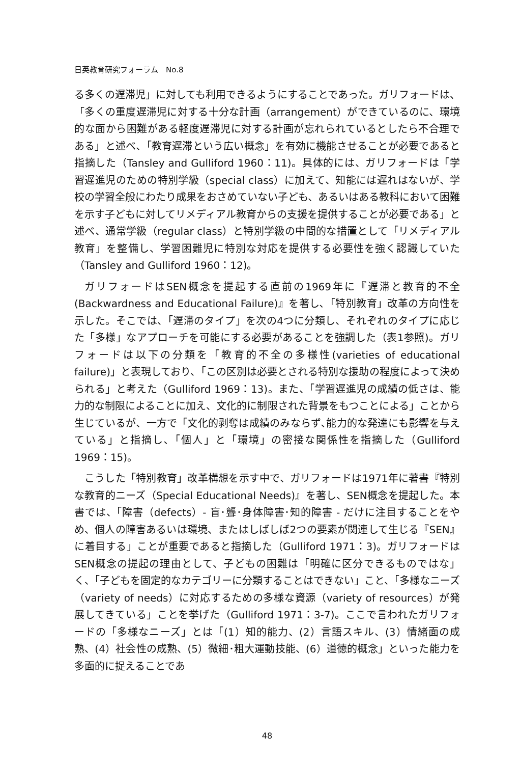日英教育研究フォーラム　No.8
る多くの遅滞児」に対しても利用できるようにすることであった。ガリフォードは、「多くの重度遅滞児に対する十分な計画（arrangement）ができているのに、環境的な面から困難がある軽度遅滞児に対する計画が忘れられているとしたら不合理である」と述べ、「教育遅滞という広い概念」を有効に機能させることが必要であると指摘した（Tansley and Gulliford 1960：11)。具体的には、ガリフォードは「学習遅進児のための特別学級（special class）に加えて、知能には遅れはないが、学校の学習全般にわたり成果をおさめていない子ども、あるいはある教科において困難を示す子どもに対してリメディアル教育からの支援を提供することが必要である」と述べ、通常学級（regular class）と特別学級の中間的な措置として「リメディアル教育」を整備し、学習困難児に特別な対応を提供する必要性を強く認識していた（Tansley and Gulliford 1960：12)。
ガリフォードはSEN概念を提起する直前の1969年に『遅滞と教育的不全(Backwardness and Educational Failure)』を著し､「特別教育」改革の方向性を示した。そこでは、「遅滞のタイプ」を次の4つに分類し、それぞれのタイプに応じた「多様」なアプローチを可能にする必要があることを強調した（表1参照)。ガリフォードは以下の分類を「教育的不全の多様性(varieties of educational failure)」と表現しており、「この区別は必要とされる特別な援助の程度によって決められる」と考えた（Gulliford 1969：13)。また、「学習遅進児の成績の低さは、能力的な制限によることに加え、文化的に制限された背景をもつことによる」ことから生じているが、一方で「文化的剥奪は成績のみならず､能力的な発達にも影響を与えている」と指摘し､「個人」と「環境」の密接な関係性を指摘した（Gulliford 1969：15)。
こうした「特別教育」改革構想を示す中で、ガリフォードは1971年に著書『特別な教育的ニーズ（Special Educational Needs)』を著し、SEN概念を提起した。本書では、「障害（defects）- 盲･聾･身体障害･知的障害 - だけに注目することをやめ、個人の障害あるいは環境、またはしばしば2つの要素が関連して生じる『SEN』に着目する」ことが重要であると指摘した（Gulliford 1971：3)。ガリフォードはSEN概念の提起の理由として、子どもの困難は「明確に区分できるものではな」く、「子どもを固定的なカテゴリーに分類することはできない」こと、「多様なニーズ（variety of needs）に対応するための多様な資源（variety of resources）が発展してきている」ことを挙げた（Gulliford 1971：3-7)。ここで言われたガリフォードの「多様なニーズ」とは「(1）知的能力、(2）言語スキル、(3）情緒面の成熟、(4）社会性の成熟、(5）微細･粗大運動技能、(6）道徳的概念」といった能力を多面的に捉えることであ
48